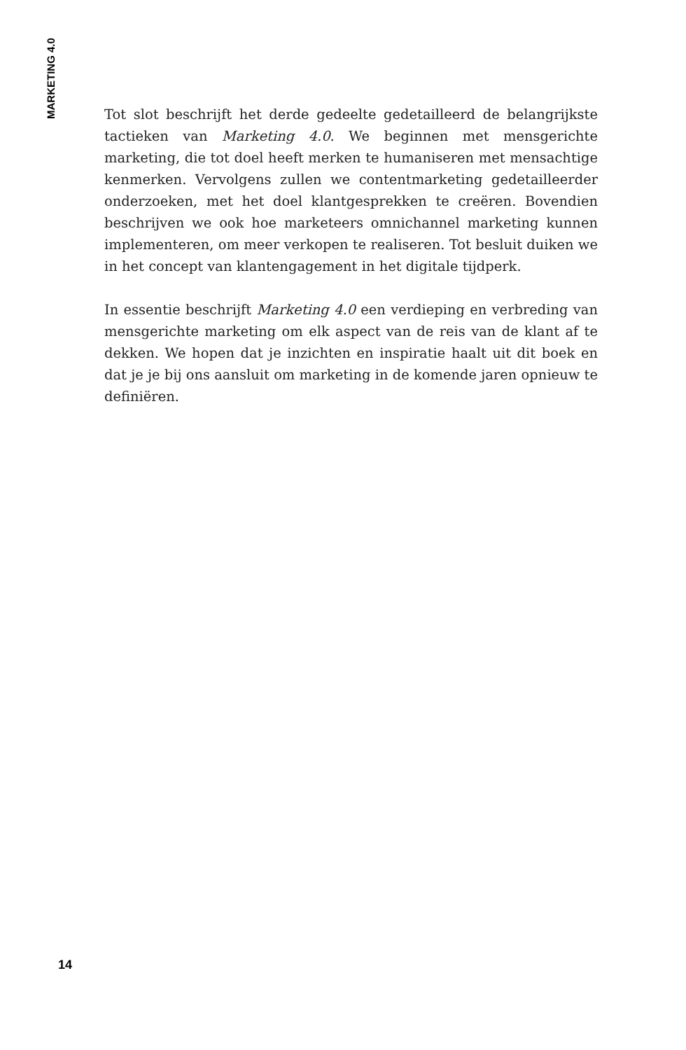MARKETING 4.0
Tot slot beschrijft het derde gedeelte gedetailleerd de belangrijkste tactieken van Marketing 4.0. We beginnen met mensgerichte marketing, die tot doel heeft merken te humaniseren met mensachtige kenmerken. Vervolgens zullen we contentmarketing gedetailleerder onderzoeken, met het doel klantgesprekken te creëren. Bovendien beschrijven we ook hoe marketeers omnichannel marketing kunnen implementeren, om meer verkopen te realiseren. Tot besluit duiken we in het concept van klantengagement in het digitale tijdperk.
In essentie beschrijft Marketing 4.0 een verdieping en verbreding van mensgerichte marketing om elk aspect van de reis van de klant af te dekken. We hopen dat je inzichten en inspiratie haalt uit dit boek en dat je je bij ons aansluit om marketing in de komende jaren opnieuw te definiëren.
14